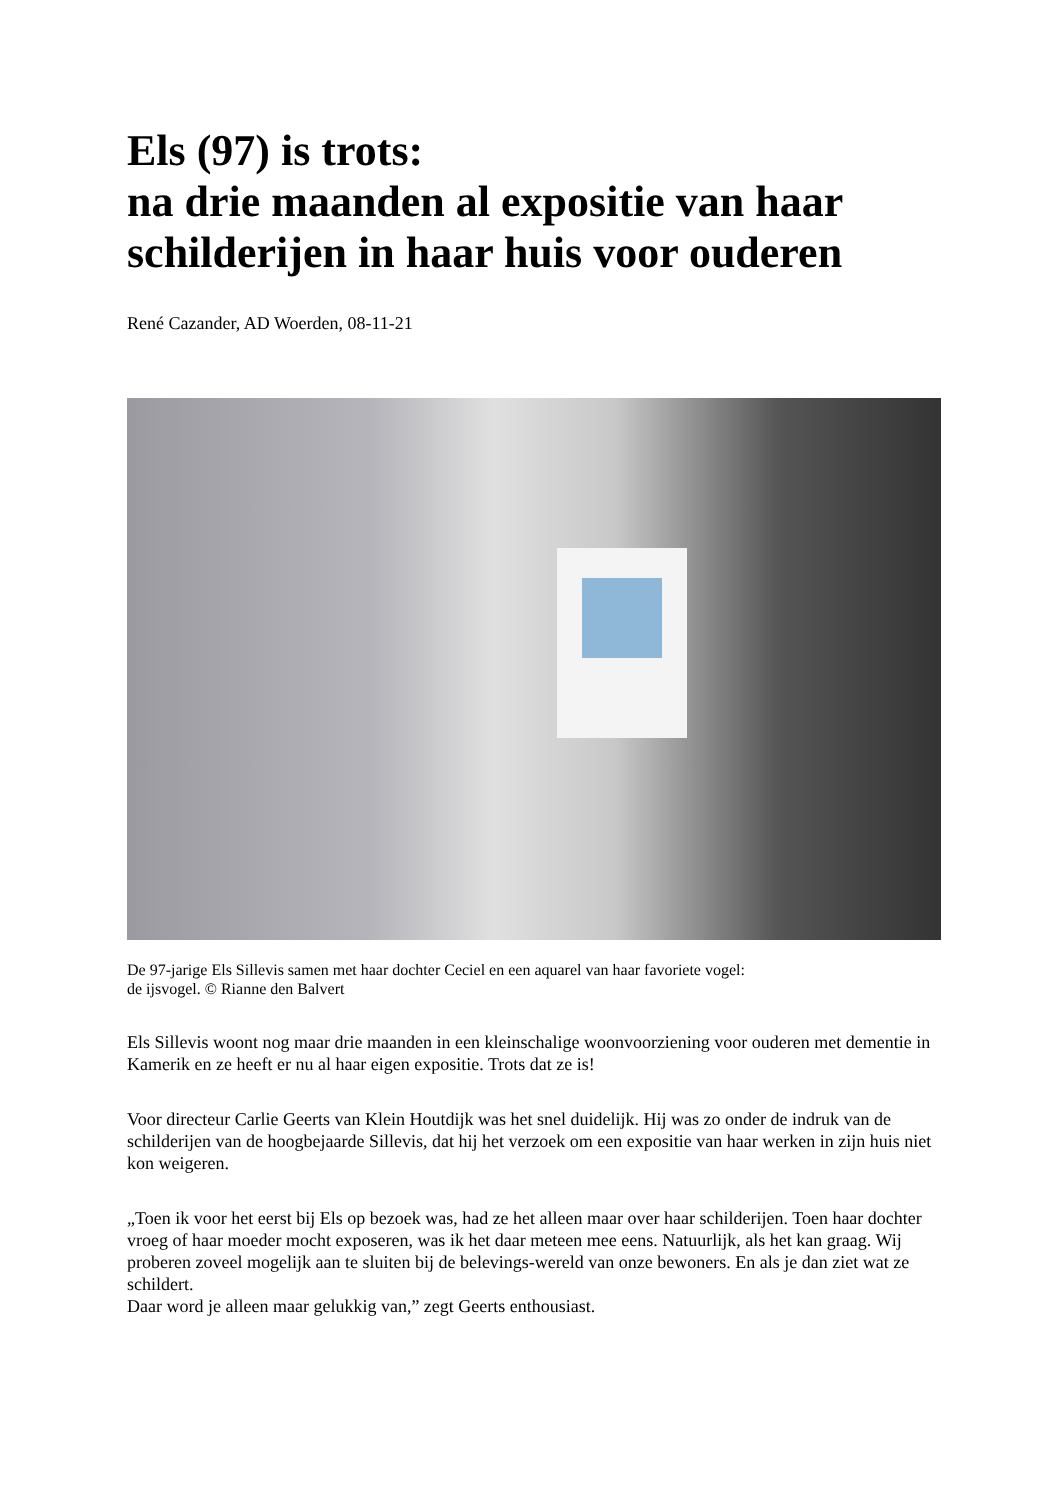Els (97) is trots:
na drie maanden al expositie van haar schilderijen in haar huis voor ouderen
René Cazander, AD Woerden, 08-11-21
De 97-jarige Els Sillevis samen met haar dochter Ceciel en een aquarel van haar favoriete vogel:
de ijsvogel. © Rianne den Balvert
Els Sillevis woont nog maar drie maanden in een kleinschalige woonvoorziening voor ouderen met dementie in Kamerik en ze heeft er nu al haar eigen expositie. Trots dat ze is!
Voor directeur Carlie Geerts van Klein Houtdijk was het snel duidelijk. Hij was zo onder de indruk van de schilderijen van de hoogbejaarde Sillevis, dat hij het verzoek om een expositie van haar werken in zijn huis niet kon weigeren.
„Toen ik voor het eerst bij Els op bezoek was, had ze het alleen maar over haar schilderijen. Toen haar dochter vroeg of haar moeder mocht exposeren, was ik het daar meteen mee eens. Natuurlijk, als het kan graag. Wij proberen zoveel mogelijk aan te sluiten bij de belevings-wereld van onze bewoners. En als je dan ziet wat ze schildert.
Daar word je alleen maar gelukkig van,” zegt Geerts enthousiast.